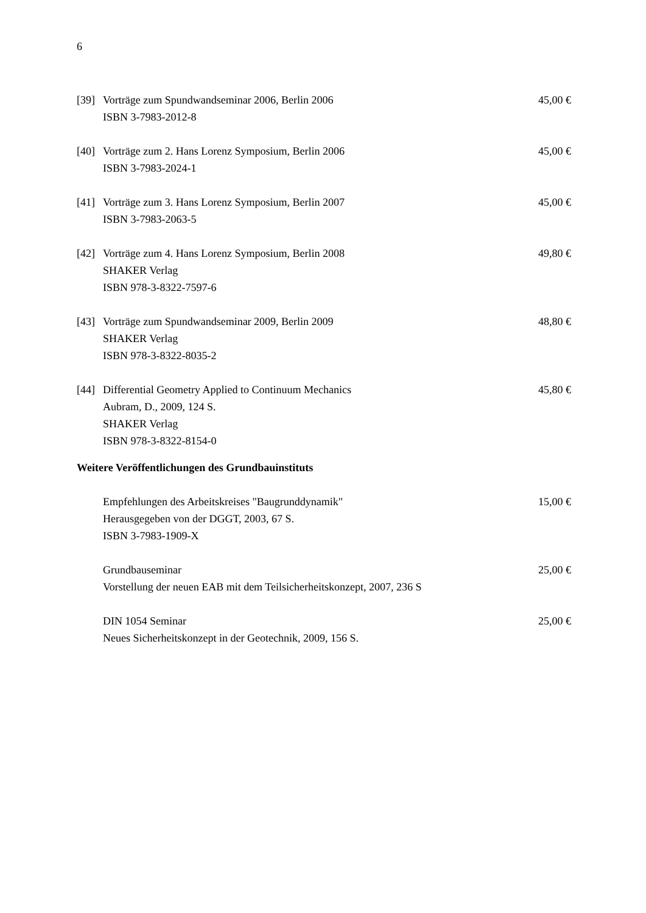6
| [39] | Vorträge zum Spundwandseminar 2006, Berlin 2006 ISBN 3-7983-2012-8 | 45,00 € |
| [40] | Vorträge zum 2. Hans Lorenz Symposium, Berlin 2006 ISBN 3-7983-2024-1 | 45,00 € |
| [41] | Vorträge zum 3. Hans Lorenz Symposium, Berlin 2007 ISBN 3-7983-2063-5 | 45,00 € |
| [42] | Vorträge zum 4. Hans Lorenz Symposium, Berlin 2008 SHAKER Verlag ISBN 978-3-8322-7597-6 | 49,80 € |
| [43] | Vorträge zum Spundwandseminar 2009, Berlin 2009 SHAKER Verlag ISBN 978-3-8322-8035-2 | 48,80 € |
| [44] | Differential Geometry Applied to Continuum Mechanics Aubram, D., 2009, 124 S. SHAKER Verlag ISBN 978-3-8322-8154-0 | 45,80 € |
Weitere Veröffentlichungen des Grundbauinstituts
| | Empfehlungen des Arbeitskreises "Baugrunddynamik" Herausgegeben von der DGGT, 2003, 67 S. ISBN 3-7983-1909-X | 15,00 € |
| | Grundbauseminar Vorstellung der neuen EAB mit dem Teilsicherheitskonzept, 2007, 236 S | 25,00 € |
| | DIN 1054 Seminar Neues Sicherheitskonzept in der Geotechnik, 2009, 156 S. | 25,00 € |